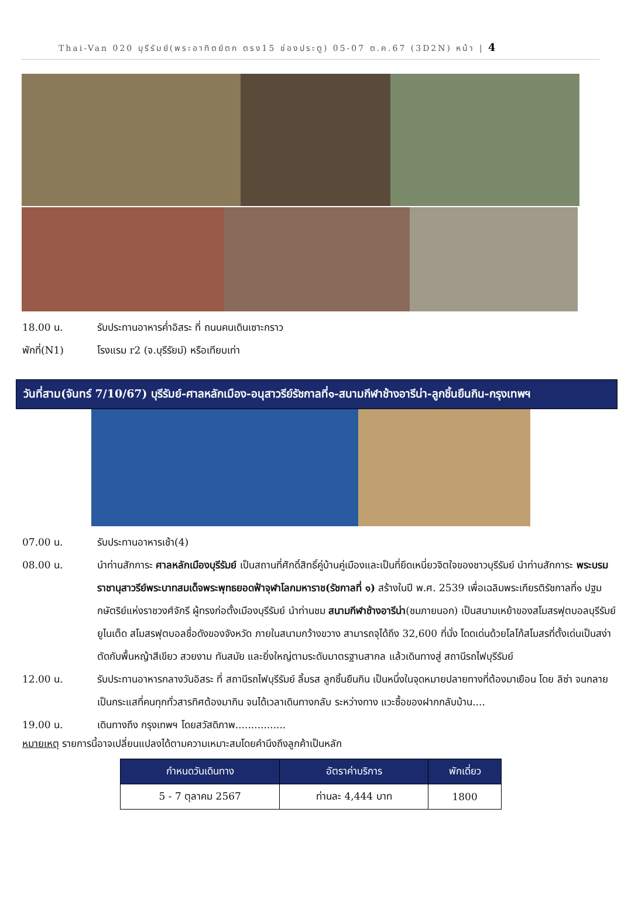Thai-Van 020 บุรีรัมย์(พระอาทิตย์ตก ตรง15 ช่องประตู) 05-07 ต.ค.67 (3D2N) หน้า | 4
18.00 น. รับประทานอาหารค่ำอิสระ ที่ ถนนคนเดินเซาะกราว
พักที่(N1) โรงแรม r2 (จ.บุรีรัยม์) หรือเทียบเท่า
วันที่สาม(จันทร์ 7/10/67) บุรีรัมย์-ศาลหลักเมือง-อนุสาวรีย์รัชกาลที่๑-สนามกีฬาช้างอารีน่า-ลูกชิ้นยืนกิน-กรุงเทพฯ
07.00 น. รับประทานอาหารเช้า(4)
08.00 น. นำท่านสักการะ ศาลหลักเมืองบุรีรัมย์ เป็นสถานที่ศักดิ์สิทธิ์คู่บ้านคู่เมืองและเป็นที่ยึดเหนี่ยวจิตใจของชาวบุรีรัมย์ นำท่านสักการะ พระบรมราชานุสาวรีย์พระบาทสมเด็จพระพุทธยอดฟ้าจุฬาโลกมหาราช(รัชกาลที่ ๑) สร้างในปี พ.ศ. 2539 เพื่อเฉลิมพระเกียรติรัชกาลที่๑ ปฐมกษัตริย์แห่งราชวงศ์จักรี ผู้ทรงก่อตั้งเมืองบุรีรัมย์ นำท่านชม สนามกีฬาช้างอารีน่า(ชมภายนอก) เป็นสนามเหย้าของสโมสรฟุตบอลบุรีรัมย์ ยูไนเต็ด สโมสรฟุตบอลชื่อดังของจังหวัด ภายในสนามกว้างขวาง สามารถจุได้ถึง 32,600 ที่นั่ง โดดเด่นด้วยโลโก้สโมสรที่ตั้งเด่นเป็นสง่าตัดกับพื้นหญ้าสีเขียว สวยงาม ทันสมัย และยิ่งใหญ่ตามระดับมาตรฐานสากล แล้วเดินทางสู่ สถานีรถไฟบุรีรัมย์
12.00 น. รับประทานอาหารกลางวันอิสระ ที่ สถานีรถไฟบุรีรัมย์ ลิ้มรส ลูกชิ้นยืนกิน เป็นหนึ่งในจุดหมายปลายทางที่ต้องมาเยือน โดย ลิซ่า จนกลายเป็นกระแสที่คนทุกทั่วสารทิศต้องมากิน จนได้เวลาเดินทางกลับ ระหว่างทาง แวะซื้อของฝากกลับบ้าน....
19.00 น. เดินทางถึง กรุงเทพฯ โดยสวัสดิภาพ................
หมายเหตุ รายการนี้อาจเปลี่ยนแปลงได้ตามความเหมาะสมโดยคำนึงถึงลูกค้าเป็นหลัก
| กำหนดวันเดินทาง | อัตราค่าบริการ | พักเดี่ยว |
| --- | --- | --- |
| 5 - 7 ตุลาคม 2567 | ท่านละ 4,444 บาท | 1800 |